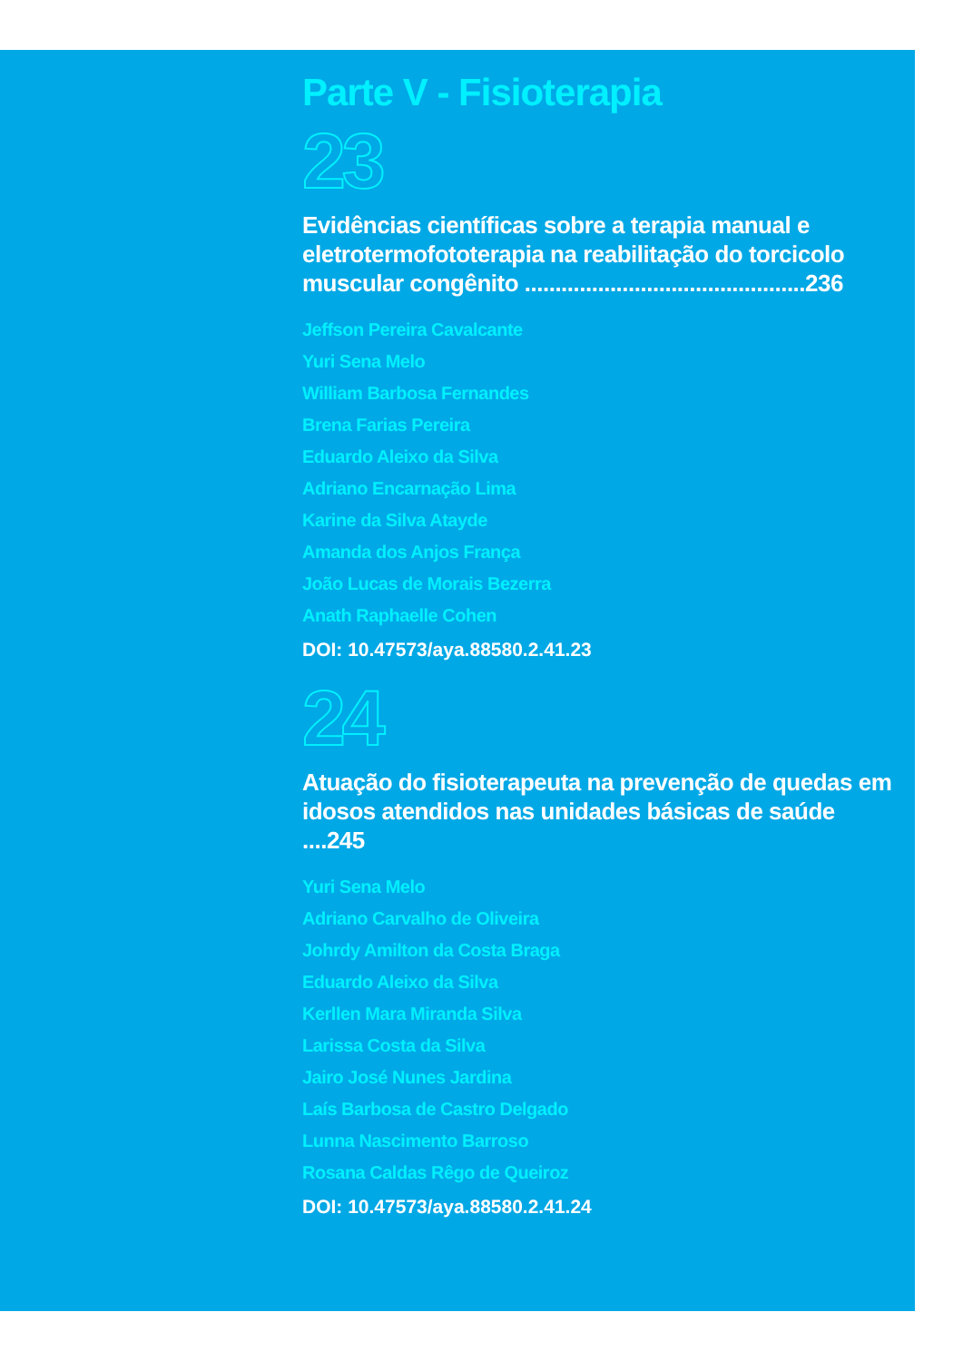Parte V - Fisioterapia
23
Evidências científicas sobre a terapia manual e eletrotermofototerapia na reabilitação do torcicolo muscular congênito ..............................................236
Jeffson Pereira Cavalcante
Yuri Sena Melo
William Barbosa Fernandes
Brena Farias Pereira
Eduardo Aleixo da Silva
Adriano Encarnação Lima
Karine da Silva Atayde
Amanda dos Anjos França
João Lucas de Morais Bezerra
Anath Raphaelle Cohen
DOI: 10.47573/aya.88580.2.41.23
24
Atuação do fisioterapeuta na prevenção de quedas em idosos atendidos nas unidades básicas de saúde ....245
Yuri Sena Melo
Adriano Carvalho de Oliveira
Johrdy Amilton da Costa Braga
Eduardo Aleixo da Silva
Kerllen Mara Miranda Silva
Larissa Costa da Silva
Jairo José Nunes Jardina
Laís Barbosa de Castro Delgado
Lunna Nascimento Barroso
Rosana Caldas Rêgo de Queiroz
DOI: 10.47573/aya.88580.2.41.24